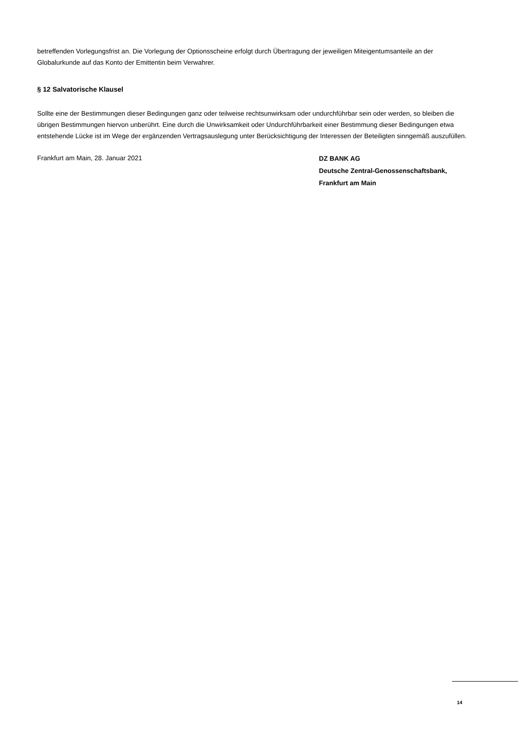betreffenden Vorlegungsfrist an. Die Vorlegung der Optionsscheine erfolgt durch Übertragung der jeweiligen Miteigentumsanteile an der Globalurkunde auf das Konto der Emittentin beim Verwahrer.
§ 12 Salvatorische Klausel
Sollte eine der Bestimmungen dieser Bedingungen ganz oder teilweise rechtsunwirksam oder undurchführbar sein oder werden, so bleiben die übrigen Bestimmungen hiervon unberührt. Eine durch die Unwirksamkeit oder Undurchführbarkeit einer Bestimmung dieser Bedingungen etwa entstehende Lücke ist im Wege der ergänzenden Vertragsauslegung unter Berücksichtigung der Interessen der Beteiligten sinngemäß auszufüllen.
Frankfurt am Main, 28. Januar 2021
DZ BANK AG
Deutsche Zentral-Genossenschaftsbank,
Frankfurt am Main
14